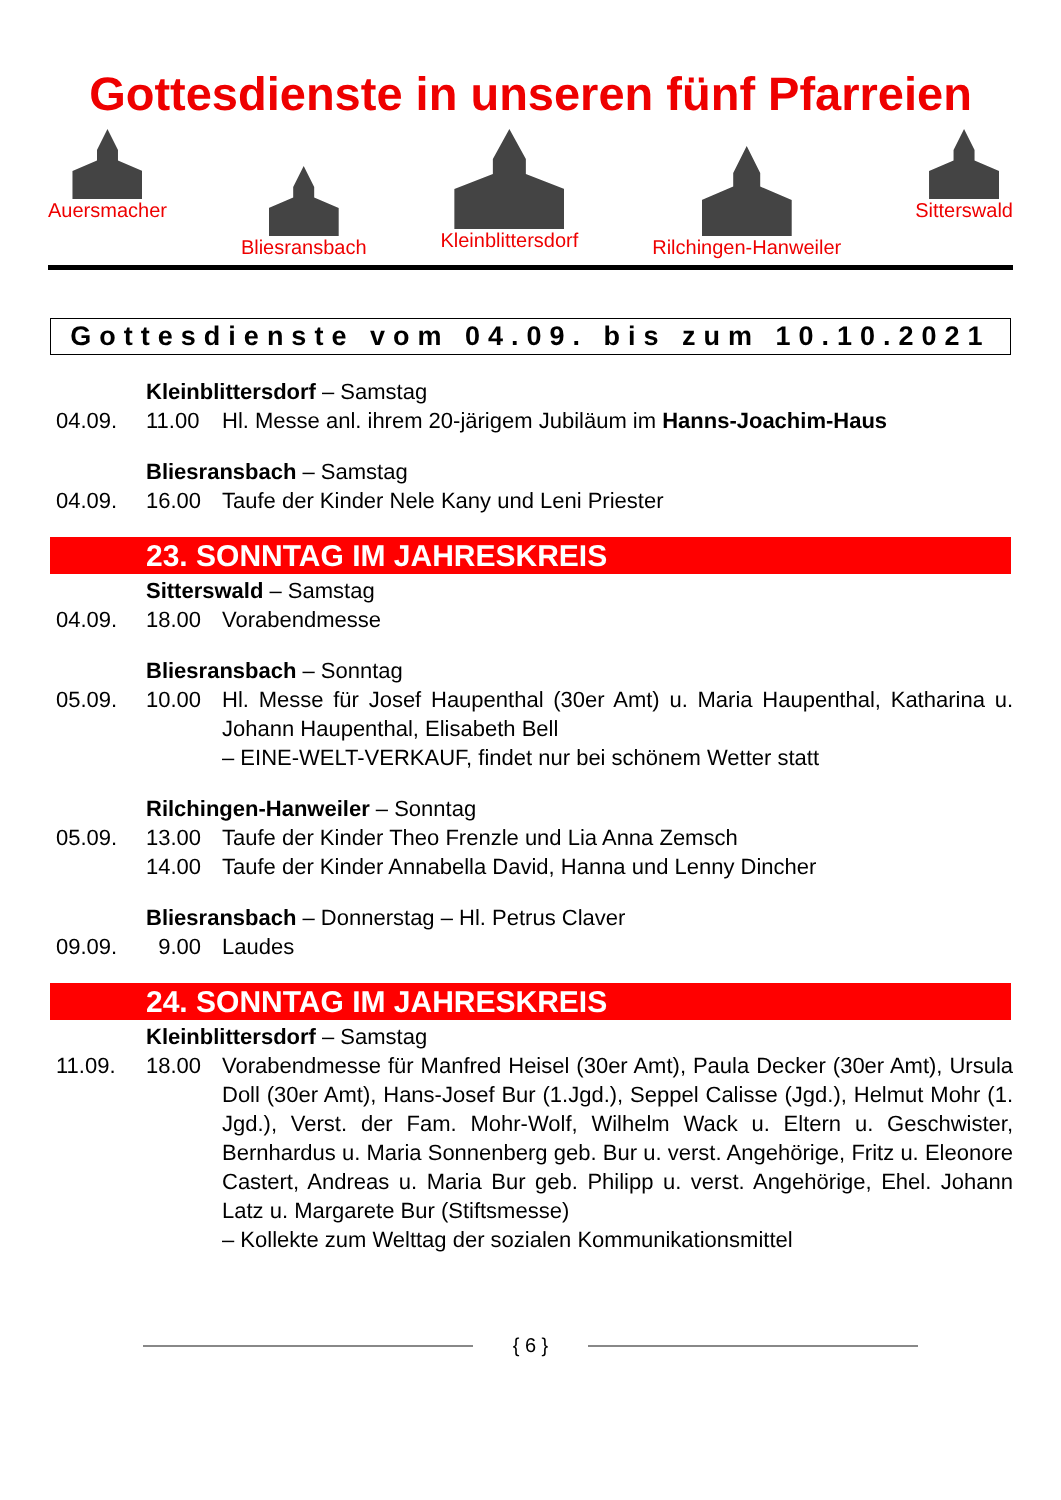Gottesdienste in unseren fünf Pfarreien
Auersmacher Bliesransbach Kleinblittersdorf Rilchingen-Hanweiler Sitterswald
Gottesdienste vom 04.09. bis zum 10.10.2021
Kleinblittersdorf – Samstag
04.09. 11.00 Hl. Messe anl. ihrem 20-järigem Jubiläum im Hanns-Joachim-Haus
Bliesransbach – Samstag
04.09. 16.00 Taufe der Kinder Nele Kany und Leni Priester
23. SONNTAG IM JAHRESKREIS
Sitterswald – Samstag
04.09. 18.00 Vorabendmesse
Bliesransbach – Sonntag
05.09. 10.00 Hl. Messe für Josef Haupenthal (30er Amt) u. Maria Haupenthal, Katharina u. Johann Haupenthal, Elisabeth Bell
– EINE-WELT-VERKAUF, findet nur bei schönem Wetter statt
Rilchingen-Hanweiler – Sonntag
05.09. 13.00 Taufe der Kinder Theo Frenzle und Lia Anna Zemsch
14.00 Taufe der Kinder Annabella David, Hanna und Lenny Dincher
Bliesransbach – Donnerstag – Hl. Petrus Claver
09.09. 9.00 Laudes
24. SONNTAG IM JAHRESKREIS
Kleinblittersdorf – Samstag
11.09. 18.00 Vorabendmesse für Manfred Heisel (30er Amt), Paula Decker (30er Amt), Ursula Doll (30er Amt), Hans-Josef Bur (1.Jgd.), Seppel Calisse (Jgd.), Helmut Mohr (1. Jgd.), Verst. der Fam. Mohr-Wolf, Wilhelm Wack u. Eltern u. Geschwister, Bernhardus u. Maria Sonnenberg geb. Bur u. verst. Angehörige, Fritz u. Eleonore Castert, Andreas u. Maria Bur geb. Philipp u. verst. Angehörige, Ehel. Johann Latz u. Margarete Bur (Stiftsmesse)
– Kollekte zum Welttag der sozialen Kommunikationsmittel
{ 6 }